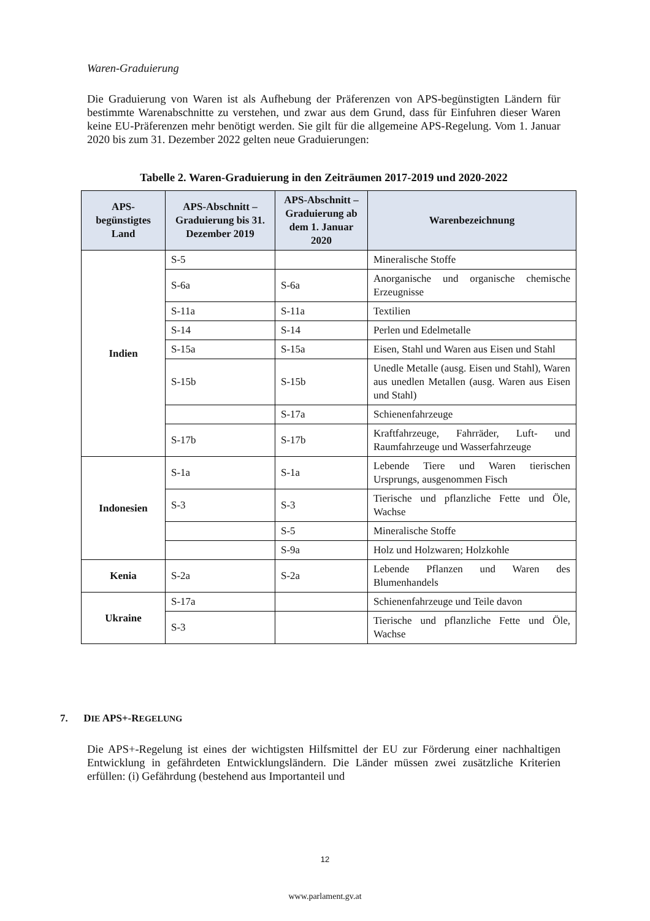Waren-Graduierung
Die Graduierung von Waren ist als Aufhebung der Präferenzen von APS-begünstigten Ländern für bestimmte Warenabschnitte zu verstehen, und zwar aus dem Grund, dass für Einfuhren dieser Waren keine EU-Präferenzen mehr benötigt werden. Sie gilt für die allgemeine APS-Regelung. Vom 1. Januar 2020 bis zum 31. Dezember 2022 gelten neue Graduierungen:
Tabelle 2. Waren-Graduierung in den Zeiträumen 2017-2019 und 2020-2022
| APS-begünstigtes Land | APS-Abschnitt – Graduierung bis 31. Dezember 2019 | APS-Abschnitt – Graduierung ab dem 1. Januar 2020 | Warenbezeichnung |
| --- | --- | --- | --- |
| Indien | S-5 | | Mineralische Stoffe |
| | S-6a | S-6a | Anorganische und organische chemische Erzeugnisse |
| | S-11a | S-11a | Textilien |
| | S-14 | S-14 | Perlen und Edelmetalle |
| | S-15a | S-15a | Eisen, Stahl und Waren aus Eisen und Stahl |
| | S-15b | S-15b | Unedle Metalle (ausg. Eisen und Stahl), Waren aus unedlen Metallen (ausg. Waren aus Eisen und Stahl) |
| | | S-17a | Schienenfahrzeuge |
| | S-17b | S-17b | Kraftfahrzeuge, Fahrräder, Luft- und Raumfahrzeuge und Wasserfahrzeuge |
| Indonesien | S-1a | S-1a | Lebende Tiere und Waren tierischen Ursprungs, ausgenommen Fisch |
| | S-3 | S-3 | Tierische und pflanzliche Fette und Öle, Wachse |
| | | S-5 | Mineralische Stoffe |
| | | S-9a | Holz und Holzwaren; Holzkohle |
| Kenia | S-2a | S-2a | Lebende Pflanzen und Waren des Blumenhandels |
| Ukraine | S-17a | | Schienenfahrzeuge und Teile davon |
| | S-3 | | Tierische und pflanzliche Fette und Öle, Wachse |
7. DIE APS+-REGELUNG
Die APS+-Regelung ist eines der wichtigsten Hilfsmittel der EU zur Förderung einer nachhaltigen Entwicklung in gefährdeten Entwicklungsländern. Die Länder müssen zwei zusätzliche Kriterien erfüllen: (i) Gefährdung (bestehend aus Importanteil und
12
www.parlament.gv.at